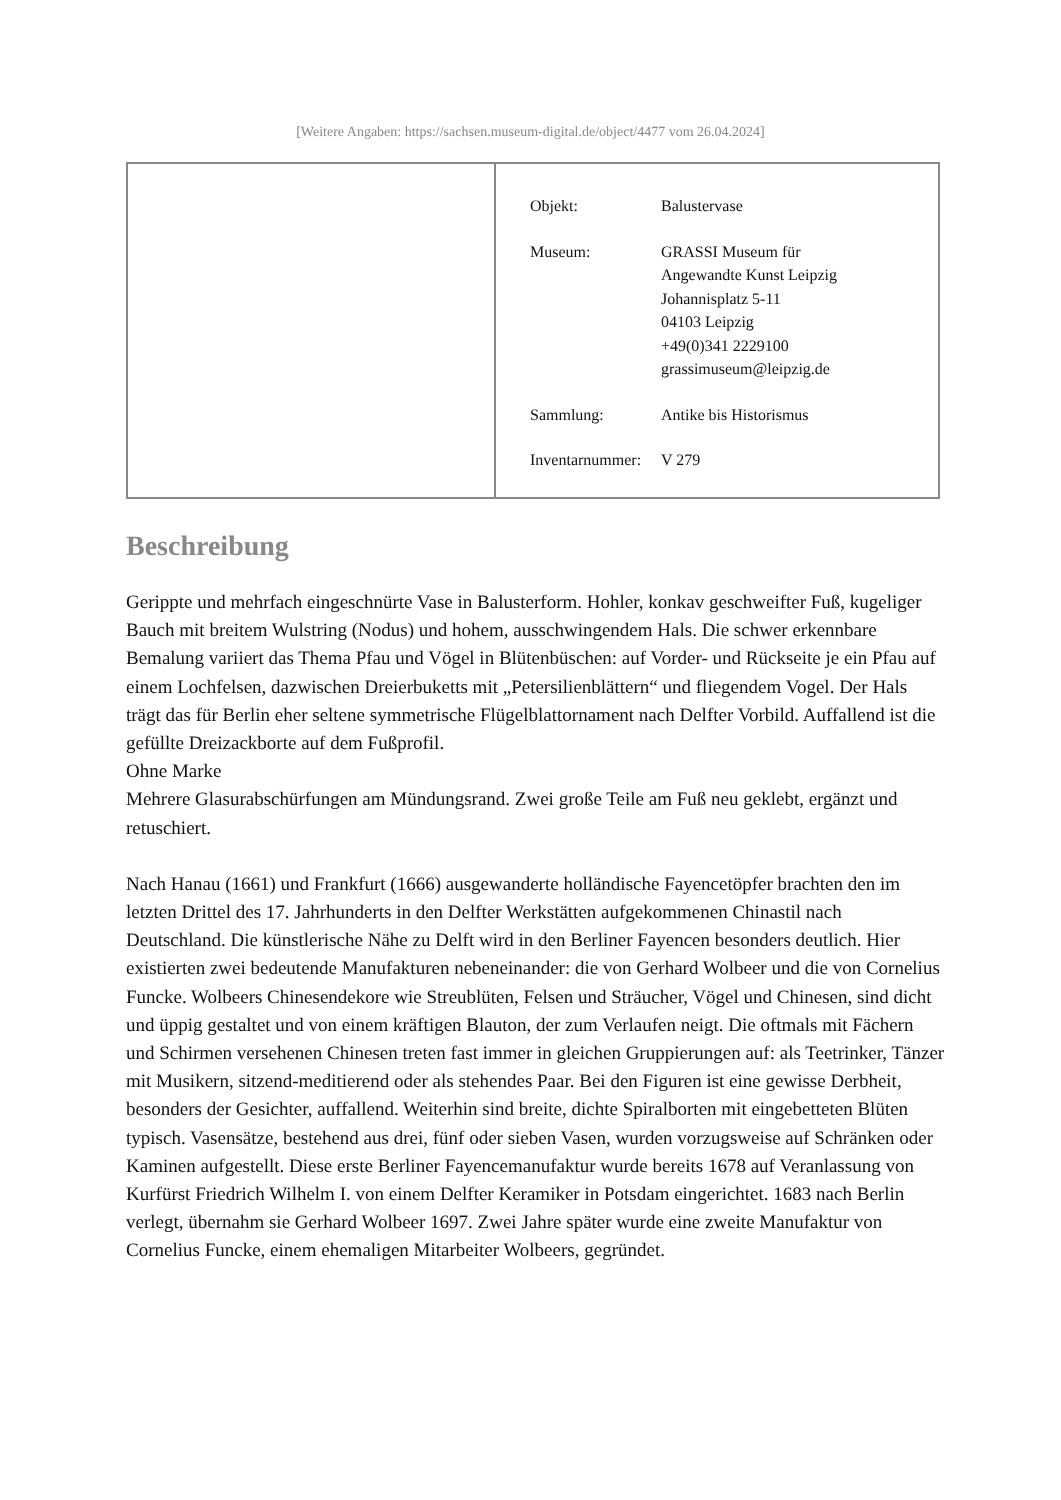[Weitere Angaben: https://sachsen.museum-digital.de/object/4477 vom 26.04.2024]
| Objekt: | Balustervase |
| Museum: | GRASSI Museum für Angewandte Kunst Leipzig Johannisplatz 5-11 04103 Leipzig +49(0)341 2229100 grassimuseum@leipzig.de |
| Sammlung: | Antike bis Historismus |
| Inventarnummer: | V 279 |
Beschreibung
Gerippte und mehrfach eingeschnürte Vase in Balusterform. Hohler, konkav geschweifter Fuß, kugeliger Bauch mit breitem Wulstring (Nodus) und hohem, ausschwingendem Hals. Die schwer erkennbare Bemalung variiert das Thema Pfau und Vögel in Blütenbüschen: auf Vorder- und Rückseite je ein Pfau auf einem Lochfelsen, dazwischen Dreierbuketts mit „Petersilienblättern“ und fliegendem Vogel. Der Hals trägt das für Berlin eher seltene symmetrische Flügelblattornament nach Delfter Vorbild. Auffallend ist die gefüllte Dreizackborte auf dem Fußprofil.
Ohne Marke
Mehrere Glasurabschürfungen am Mündungsrand. Zwei große Teile am Fuß neu geklebt, ergänzt und retuschiert.
Nach Hanau (1661) und Frankfurt (1666) ausgewanderte holländische Fayencetöpfer brachten den im letzten Drittel des 17. Jahrhunderts in den Delfter Werkstätten aufgekommenen Chinastil nach Deutschland. Die künstlerische Nähe zu Delft wird in den Berliner Fayencen besonders deutlich. Hier existierten zwei bedeutende Manufakturen nebeneinander: die von Gerhard Wolbeer und die von Cornelius Funcke. Wolbeers Chinesendekore wie Streublüten, Felsen und Sträucher, Vögel und Chinesen, sind dicht und üppig gestaltet und von einem kräftigen Blauton, der zum Verlaufen neigt. Die oftmals mit Fächern und Schirmen versehenen Chinesen treten fast immer in gleichen Gruppierungen auf: als Teetrinker, Tänzer mit Musikern, sitzend-meditierend oder als stehendes Paar. Bei den Figuren ist eine gewisse Derbheit, besonders der Gesichter, auffallend. Weiterhin sind breite, dichte Spiralborten mit eingebetteten Blüten typisch. Vasensätze, bestehend aus drei, fünf oder sieben Vasen, wurden vorzugsweise auf Schränken oder Kaminen aufgestellt. Diese erste Berliner Fayencemanufaktur wurde bereits 1678 auf Veranlassung von Kurfürst Friedrich Wilhelm I. von einem Delfter Keramiker in Potsdam eingerichtet. 1683 nach Berlin verlegt, übernahm sie Gerhard Wolbeer 1697. Zwei Jahre später wurde eine zweite Manufaktur von Cornelius Funcke, einem ehemaligen Mitarbeiter Wolbeers, gegründet.